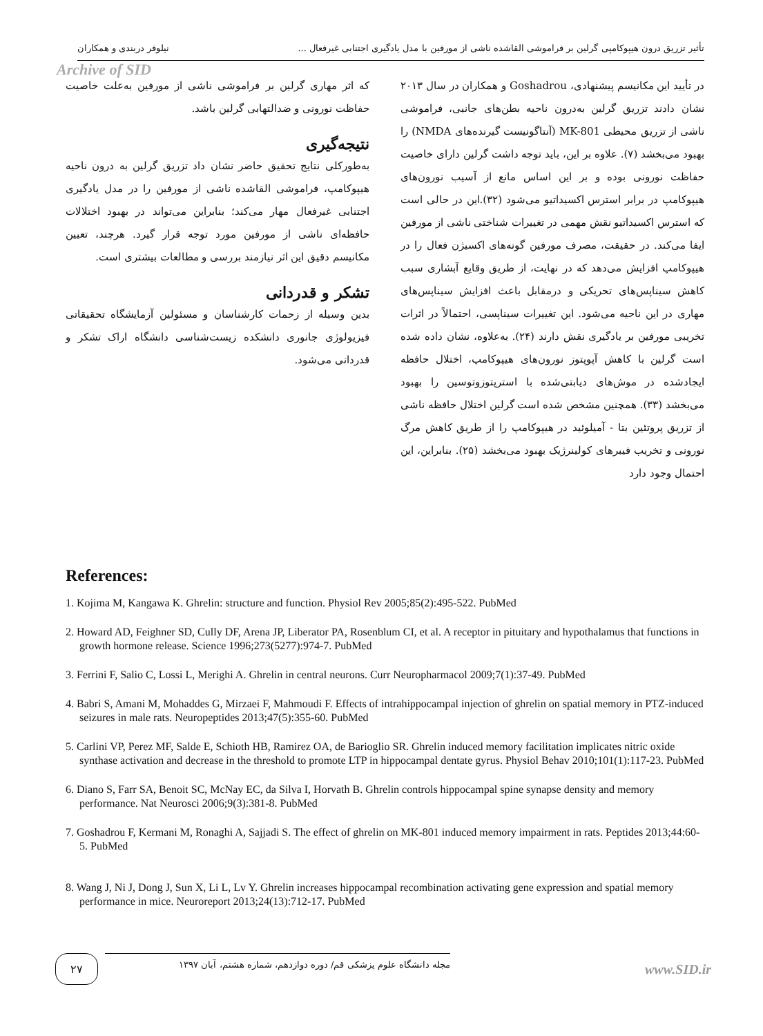تأثیر تزریق درون هیپوکامپی گرلین بر فراموشی القاشده ناشی از مورفین با مدل یادگیری اجتنابی غیرفعال ... نیلوفر دربندی و همکاران
Archive of SID
در تأیید این مکانیسم پیشنهادی، Goshadrou و همکاران در سال ۲۰۱۳ نشان دادند تزریق گرلین به‌درون ناحیه بطن‌های جانبی، فراموشی ناشی از تزریق محیطی MK-801 (آنتاگونیست گیرنده‌های NMDA) را بهبود می‌بخشد (۷). علاوه بر این، باید توجه داشت گرلین دارای خاصیت حفاظت نورونی بوده و بر این اساس مانع از آسیب نورون‌های هیپوکامپ در برابر استرس اکسیداتیو می‌شود (۳۲).این در حالی است که استرس اکسیداتیو نقش مهمی در تغییرات شناختی ناشی از مورفین ایفا می‌کند. در حقیقت، مصرف مورفین گونه‌های اکسیژن فعال را در هیپوکامپ افزایش می‌دهد که در نهایت، از طریق وقایع آبشاری سبب کاهش سیناپس‌های تحریکی و درمقابل باعث افزایش سیناپس‌های مهاری در این ناحیه می‌شود. این تغییرات سیناپسی، احتمالاً در اثرات تخریبی مورفین بر یادگیری نقش دارند (۲۴). به‌علاوه، نشان داده شده است گرلین با کاهش آپوپتوز نورون‌های هیپوکامپ، اختلال حافظه ایجادشده در موش‌های دیابتی‌شده با استرپتوزوتوسین را بهبود می‌بخشد (۳۳). همچنین مشخص شده است گرلین اختلال حافظه ناشی از تزریق پروتئین بتا - آمیلوئید در هیپوکامپ را از طریق کاهش مرگ نورونی و تخریب فیبرهای کولینرژیک بهبود می‌بخشد (۲۵). بنابراین، این احتمال وجود دارد
که اثر مهاری گرلین بر فراموشی ناشی از مورفین به‌علت خاصیت حفاظت نورونی و ضدالتهابی گرلین باشد.
نتیجه‌گیری
به‌طورکلی نتایج تحقیق حاضر نشان داد تزریق گرلین به درون ناحیه هیپوکامپ، فراموشی القاشده ناشی از مورفین را در مدل یادگیری اجتنابی غیرفعال مهار می‌کند؛ بنابراین می‌تواند در بهبود اختلالات حافظه‌ای ناشی از مورفین مورد توجه قرار گیرد. هرچند، تعیین مکانیسم دقیق این اثر نیازمند بررسی و مطالعات بیشتری است.
تشکر و قدردانی
بدین وسیله از زحمات کارشناسان و مسئولین آزمایشگاه تحقیقاتی فیزیولوژی جانوری دانشکده زیست‌شناسی دانشگاه اراک تشکر و قدردانی می‌شود.
References:
1. Kojima M, Kangawa K. Ghrelin: structure and function. Physiol Rev 2005;85(2):495-522. PubMed
2. Howard AD, Feighner SD, Cully DF, Arena JP, Liberator PA, Rosenblum CI, et al. A receptor in pituitary and hypothalamus that functions in growth hormone release. Science 1996;273(5277):974-7. PubMed
3. Ferrini F, Salio C, Lossi L, Merighi A. Ghrelin in central neurons. Curr Neuropharmacol 2009;7(1):37-49. PubMed
4. Babri S, Amani M, Mohaddes G, Mirzaei F, Mahmoudi F. Effects of intrahippocampal injection of ghrelin on spatial memory in PTZ-induced seizures in male rats. Neuropeptides 2013;47(5):355-60. PubMed
5. Carlini VP, Perez MF, Salde E, Schioth HB, Ramirez OA, de Barioglio SR. Ghrelin induced memory facilitation implicates nitric oxide synthase activation and decrease in the threshold to promote LTP in hippocampal dentate gyrus. Physiol Behav 2010;101(1):117-23. PubMed
6. Diano S, Farr SA, Benoit SC, McNay EC, da Silva I, Horvath B. Ghrelin controls hippocampal spine synapse density and memory performance. Nat Neurosci 2006;9(3):381-8. PubMed
7. Goshadrou F, Kermani M, Ronaghi A, Sajjadi S. The effect of ghrelin on MK-801 induced memory impairment in rats. Peptides 2013;44:60-5. PubMed
8. Wang J, Ni J, Dong J, Sun X, Li L, Lv Y. Ghrelin increases hippocampal recombination activating gene expression and spatial memory performance in mice. Neuroreport 2013;24(13):712-17. PubMed
۲۷
مجله دانشگاه علوم پزشکی قم/ دوره دوازدهم، شماره هشتم، آبان ۱۳۹۷
www.SID.ir